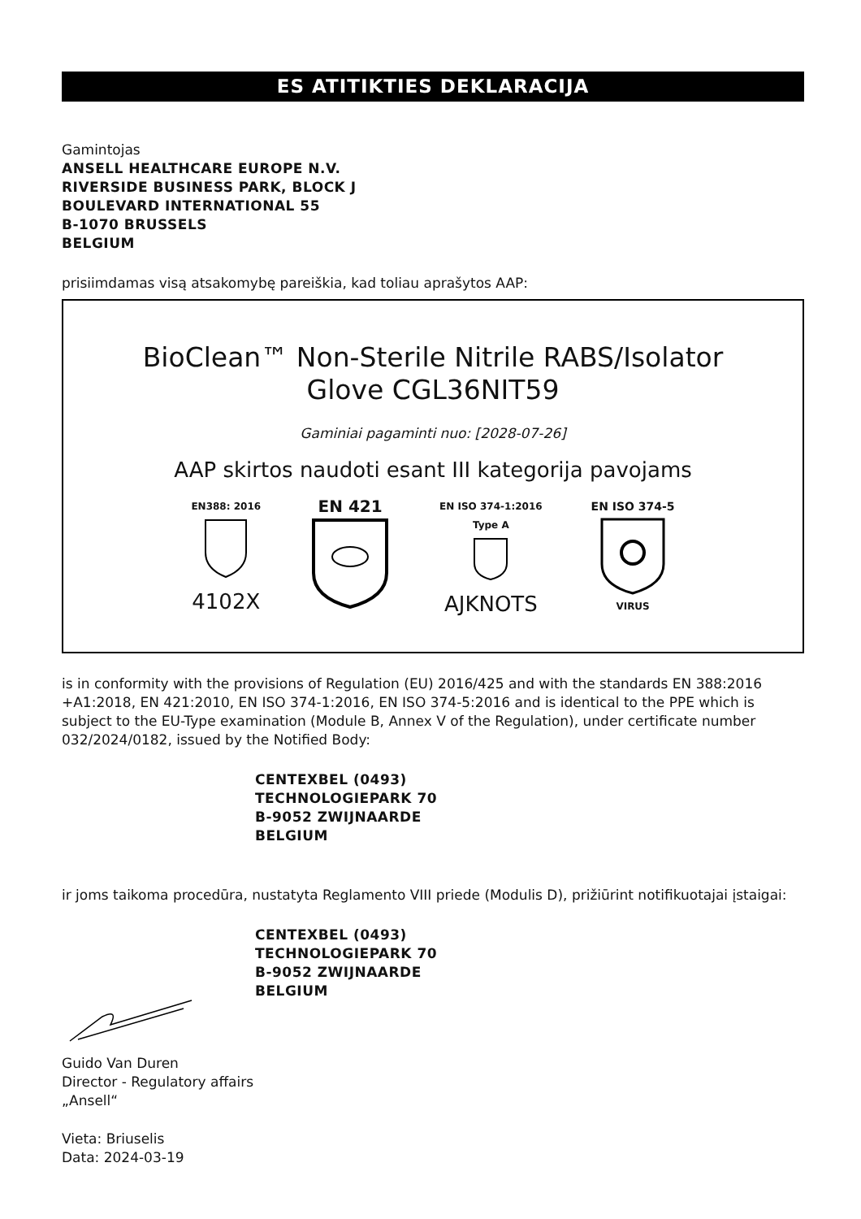ES ATITIKTIES DEKLARACIJA
Gamintojas
ANSELL HEALTHCARE EUROPE N.V.
RIVERSIDE BUSINESS PARK, BLOCK J
BOULEVARD INTERNATIONAL 55
B-1070 BRUSSELS
BELGIUM
prisiimdamas visą atsakomybę pareiškia, kad toliau aprašytos AAP:
BioClean™ Non-Sterile Nitrile RABS/Isolator
Glove CGL36NIT59
Gaminiai pagaminti nuo: [2028-07-26]
AAP skirtos naudoti esant III kategorija pavojams
EN388: 2016
4102X
EN 421
EN ISO 374-1:2016
Type A
AJKNOTS
EN ISO 374-5
VIRUS
is in conformity with the provisions of Regulation (EU) 2016/425 and with the standards EN 388:2016 +A1:2018, EN 421:2010, EN ISO 374-1:2016, EN ISO 374-5:2016 and is identical to the PPE which is subject to the EU-Type examination (Module B, Annex V of the Regulation), under certificate number 032/2024/0182, issued by the Notified Body:
CENTEXBEL (0493)
TECHNOLOGIEPARK 70
B-9052 ZWIJNAARDE
BELGIUM
ir joms taikoma procedūra, nustatyta Reglamento VIII priede (Modulis D), prižiūrint notifikuotajai įstaigai:
CENTEXBEL (0493)
TECHNOLOGIEPARK 70
B-9052 ZWIJNAARDE
BELGIUM
Guido Van Duren
Director - Regulatory affairs
„Ansell“
Vieta: Briuselis
Data: 2024-03-19